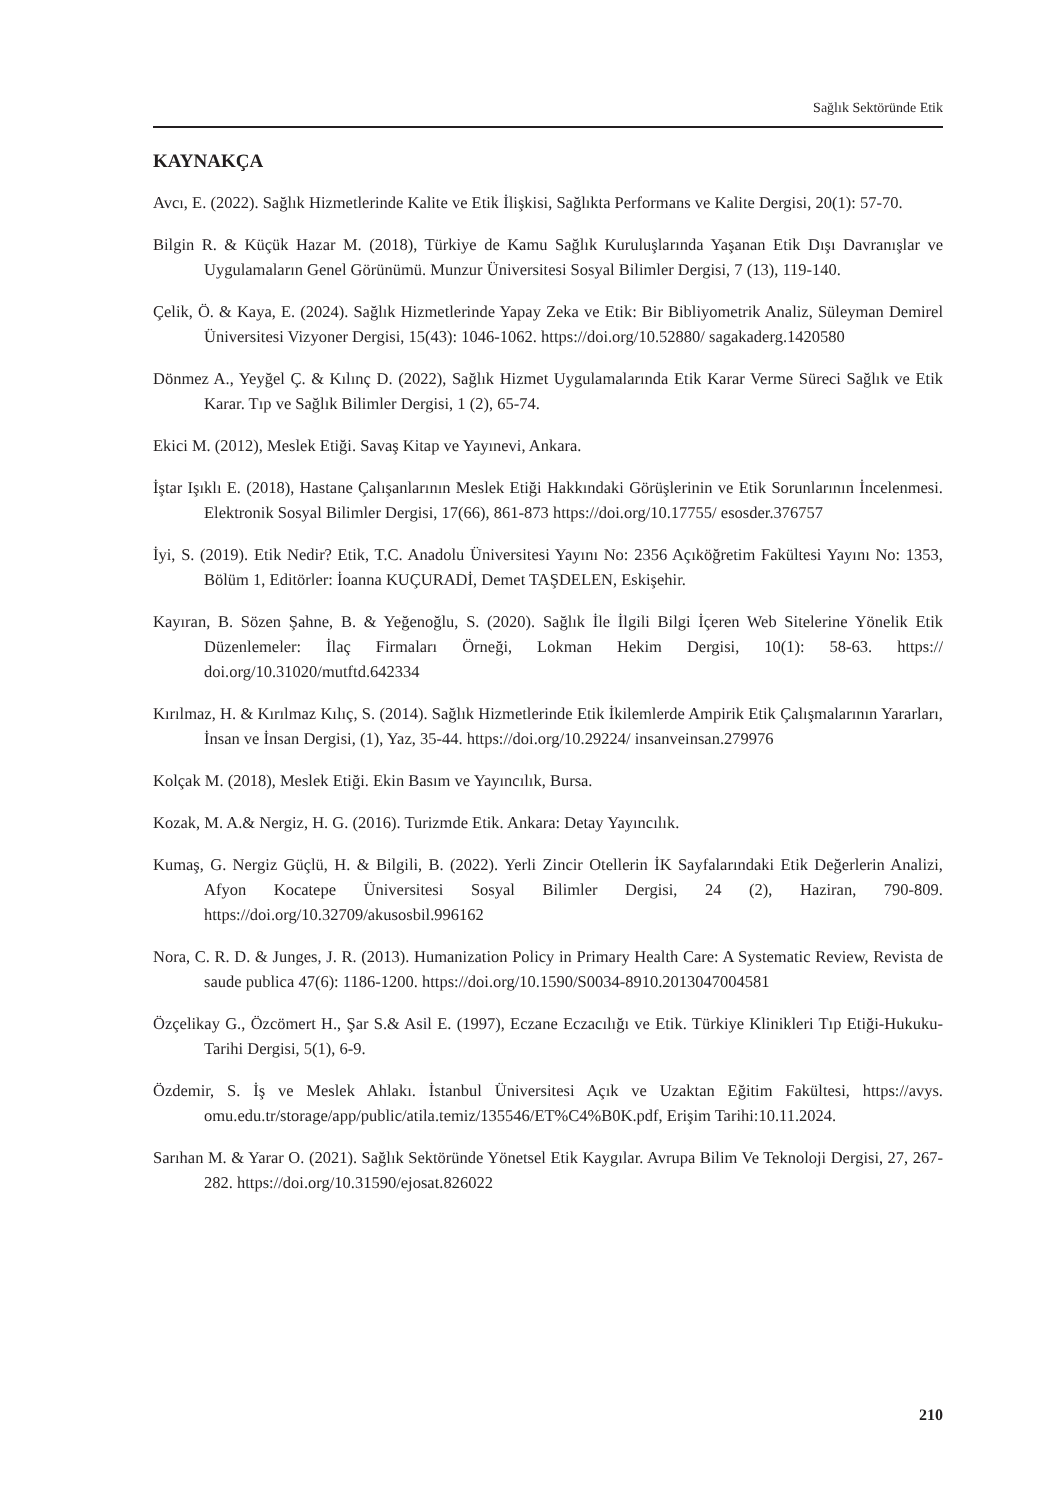Sağlık Sektöründe Etik
KAYNAKÇA
Avcı, E. (2022). Sağlık Hizmetlerinde Kalite ve Etik İlişkisi, Sağlıkta Performans ve Kalite Dergisi, 20(1): 57-70.
Bilgin R. & Küçük Hazar M. (2018), Türkiye de Kamu Sağlık Kuruluşlarında Yaşanan Etik Dışı Davranışlar ve Uygulamaların Genel Görünümü. Munzur Üniversitesi Sosyal Bilimler Dergisi, 7 (13), 119-140.
Çelik, Ö. & Kaya, E. (2024). Sağlık Hizmetlerinde Yapay Zeka ve Etik: Bir Bibliyometrik Analiz, Süleyman Demirel Üniversitesi Vizyoner Dergisi, 15(43): 1046-1062. https://doi.org/10.52880/ sagakaderg.1420580
Dönmez A., Yeyğel Ç. & Kılınç D. (2022), Sağlık Hizmet Uygulamalarında Etik Karar Verme Süreci Sağlık ve Etik Karar. Tıp ve Sağlık Bilimler Dergisi, 1 (2), 65-74.
Ekici M. (2012), Meslek Etiği. Savaş Kitap ve Yayınevi, Ankara.
İştar Işıklı E. (2018), Hastane Çalışanlarının Meslek Etiği Hakkındaki Görüşlerinin ve Etik Sorunlarının İncelenmesi. Elektronik Sosyal Bilimler Dergisi, 17(66), 861-873 https://doi.org/10.17755/ esosder.376757
İyi, S. (2019). Etik Nedir? Etik, T.C. Anadolu Üniversitesi Yayını No: 2356 Açıköğretim Fakültesi Yayını No: 1353, Bölüm 1, Editörler: İoanna KUÇURADİ, Demet TAŞDELEN, Eskişehir.
Kayıran, B. Sözen Şahne, B. & Yeğenoğlu, S. (2020). Sağlık İle İlgili Bilgi İçeren Web Sitelerine Yönelik Etik Düzenlemeler: İlaç Firmaları Örneği, Lokman Hekim Dergisi, 10(1): 58-63. https:// doi.org/10.31020/mutftd.642334
Kırılmaz, H. & Kırılmaz Kılıç, S. (2014). Sağlık Hizmetlerinde Etik İkilemlerde Ampirik Etik Çalışmalarının Yararları, İnsan ve İnsan Dergisi, (1), Yaz, 35-44. https://doi.org/10.29224/ insanveinsan.279976
Kolçak M. (2018), Meslek Etiği. Ekin Basım ve Yayıncılık, Bursa.
Kozak, M. A.& Nergiz, H. G. (2016). Turizmde Etik. Ankara: Detay Yayıncılık.
Kumaş, G. Nergiz Güçlü, H. & Bilgili, B. (2022). Yerli Zincir Otellerin İK Sayfalarındaki Etik Değerlerin Analizi, Afyon Kocatepe Üniversitesi Sosyal Bilimler Dergisi, 24 (2), Haziran, 790-809. https://doi.org/10.32709/akusosbil.996162
Nora, C. R. D. & Junges, J. R. (2013). Humanization Policy in Primary Health Care: A Systematic Review, Revista de saude publica 47(6): 1186-1200. https://doi.org/10.1590/S0034-8910.2013047004581
Özçelikay G., Özcömert H., Şar S.& Asil E. (1997), Eczane Eczacılığı ve Etik. Türkiye Klinikleri Tıp Etiği-Hukuku-Tarihi Dergisi, 5(1), 6-9.
Özdemir, S. İş ve Meslek Ahlakı. İstanbul Üniversitesi Açık ve Uzaktan Eğitim Fakültesi, https://avys. omu.edu.tr/storage/app/public/atila.temiz/135546/ET%C4%B0K.pdf, Erişim Tarihi:10.11.2024.
Sarıhan M. & Yarar O. (2021). Sağlık Sektöründe Yönetsel Etik Kaygılar. Avrupa Bilim Ve Teknoloji Dergisi, 27, 267-282. https://doi.org/10.31590/ejosat.826022
210